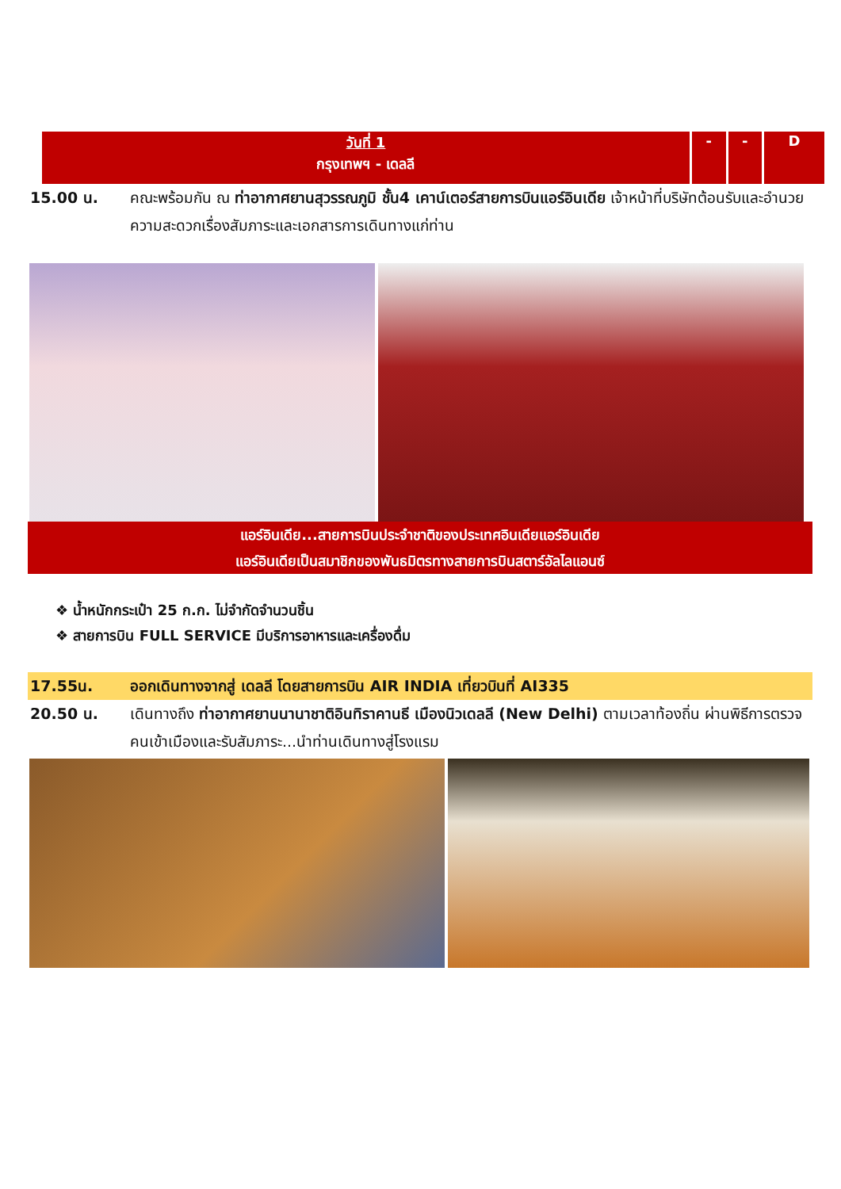| วันที่ 1 กรุงเทพฯ - เดลลี | - | - | D |
15.00 น. คณะพร้อมกัน ณ ท่าอากาศยานสุวรรณภูมิ ชั้น4 เคาน์เตอร์สายการบินแอร์อินเดีย เจ้าหน้าที่บริษัทต้อนรับและอำนวยความสะดวกเรื่องสัมภาระและเอกสารการเดินทางแก่ท่าน
แอร์อินเดีย...สายการบินประจำชาติของประเทศอินเดียแอร์อินเดีย
แอร์อินเดียเป็นสมาชิกของพันธมิตรทางสายการบินสตาร์อัลไลแอนซ์
❖ น้ำหนักกระเป๋า 25 ก.ก. ไม่จำกัดจำนวนชิ้น
❖ สายการบิน FULL SERVICE มีบริการอาหารและเครื่องดื่ม
17.55น. ออกเดินทางจากสู่ เดลลี โดยสายการบิน AIR INDIA เที่ยวบินที่ AI335
20.50 น. เดินทางถึง ท่าอากาศยานนานาชาติอินทิราคานธี เมืองนิวเดลลี (New Delhi) ตามเวลาท้องถิ่น ผ่านพิธีการตรวจคนเข้าเมืองและรับสัมภาระ...นำท่านเดินทางสู่โรงแรม